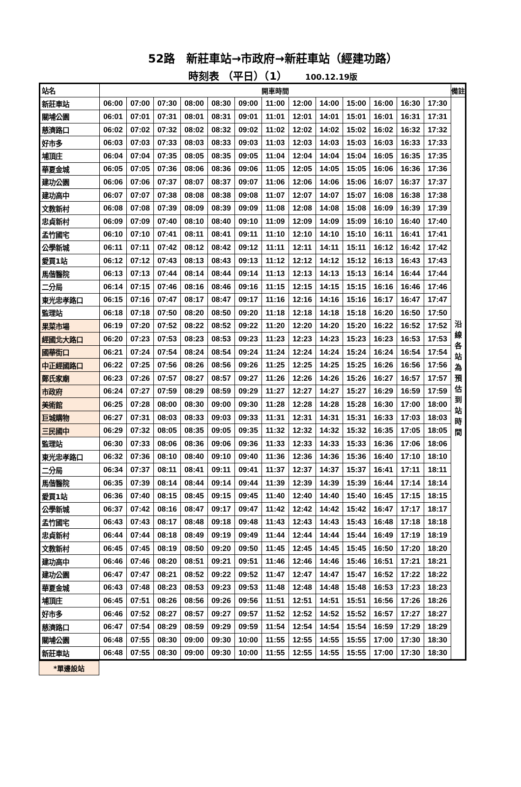52路　新莊車站→市政府→新莊車站（經建功路）
時刻表 （平日）（1） 100.12.19版
| 站名 | 開車時間 | | | | | | | | | | | | | 備註 |
| --- | --- | --- | --- | --- | --- | --- | --- | --- | --- | --- | --- | --- | --- | --- |
| 新莊車站 | 06:00 | 07:00 | 07:30 | 08:00 | 08:30 | 09:00 | 11:00 | 12:00 | 14:00 | 15:00 | 16:00 | 16:30 | 17:30 | 沿 線 各 站 為 預 估 到 站 時 間 |
| 關埔公園 | 06:01 | 07:01 | 07:31 | 08:01 | 08:31 | 09:01 | 11:01 | 12:01 | 14:01 | 15:01 | 16:01 | 16:31 | 17:31 | |
| 慈濟路口 | 06:02 | 07:02 | 07:32 | 08:02 | 08:32 | 09:02 | 11:02 | 12:02 | 14:02 | 15:02 | 16:02 | 16:32 | 17:32 | |
| 好市多 | 06:03 | 07:03 | 07:33 | 08:03 | 08:33 | 09:03 | 11:03 | 12:03 | 14:03 | 15:03 | 16:03 | 16:33 | 17:33 | |
| 埔頂庄 | 06:04 | 07:04 | 07:35 | 08:05 | 08:35 | 09:05 | 11:04 | 12:04 | 14:04 | 15:04 | 16:05 | 16:35 | 17:35 | |
| 華夏金城 | 06:05 | 07:05 | 07:36 | 08:06 | 08:36 | 09:06 | 11:05 | 12:05 | 14:05 | 15:05 | 16:06 | 16:36 | 17:36 | |
| 建功公園 | 06:06 | 07:06 | 07:37 | 08:07 | 08:37 | 09:07 | 11:06 | 12:06 | 14:06 | 15:06 | 16:07 | 16:37 | 17:37 | |
| 建功高中 | 06:07 | 07:07 | 07:38 | 08:08 | 08:38 | 09:08 | 11:07 | 12:07 | 14:07 | 15:07 | 16:08 | 16:38 | 17:38 | |
| 文教新村 | 06:08 | 07:08 | 07:39 | 08:09 | 08:39 | 09:09 | 11:08 | 12:08 | 14:08 | 15:08 | 16:09 | 16:39 | 17:39 | |
| 忠貞新村 | 06:09 | 07:09 | 07:40 | 08:10 | 08:40 | 09:10 | 11:09 | 12:09 | 14:09 | 15:09 | 16:10 | 16:40 | 17:40 | |
| 孟竹國宅 | 06:10 | 07:10 | 07:41 | 08:11 | 08:41 | 09:11 | 11:10 | 12:10 | 14:10 | 15:10 | 16:11 | 16:41 | 17:41 | |
| 公學新城 | 06:11 | 07:11 | 07:42 | 08:12 | 08:42 | 09:12 | 11:11 | 12:11 | 14:11 | 15:11 | 16:12 | 16:42 | 17:42 | |
| 愛買1站 | 06:12 | 07:12 | 07:43 | 08:13 | 08:43 | 09:13 | 11:12 | 12:12 | 14:12 | 15:12 | 16:13 | 16:43 | 17:43 | |
| 馬偕醫院 | 06:13 | 07:13 | 07:44 | 08:14 | 08:44 | 09:14 | 11:13 | 12:13 | 14:13 | 15:13 | 16:14 | 16:44 | 17:44 | |
| 二分局 | 06:14 | 07:15 | 07:46 | 08:16 | 08:46 | 09:16 | 11:15 | 12:15 | 14:15 | 15:15 | 16:16 | 16:46 | 17:46 | |
| 東光忠孝路口 | 06:15 | 07:16 | 07:47 | 08:17 | 08:47 | 09:17 | 11:16 | 12:16 | 14:16 | 15:16 | 16:17 | 16:47 | 17:47 | |
| 監理站 | 06:18 | 07:18 | 07:50 | 08:20 | 08:50 | 09:20 | 11:18 | 12:18 | 14:18 | 15:18 | 16:20 | 16:50 | 17:50 | |
| 果菜市場 | 06:19 | 07:20 | 07:52 | 08:22 | 08:52 | 09:22 | 11:20 | 12:20 | 14:20 | 15:20 | 16:22 | 16:52 | 17:52 | |
| 經國北大路口 | 06:20 | 07:23 | 07:53 | 08:23 | 08:53 | 09:23 | 11:23 | 12:23 | 14:23 | 15:23 | 16:23 | 16:53 | 17:53 | |
| 國華街口 | 06:21 | 07:24 | 07:54 | 08:24 | 08:54 | 09:24 | 11:24 | 12:24 | 14:24 | 15:24 | 16:24 | 16:54 | 17:54 | |
| 中正經國路口 | 06:22 | 07:25 | 07:56 | 08:26 | 08:56 | 09:26 | 11:25 | 12:25 | 14:25 | 15:25 | 16:26 | 16:56 | 17:56 | |
| 鄭氏家廟 | 06:23 | 07:26 | 07:57 | 08:27 | 08:57 | 09:27 | 11:26 | 12:26 | 14:26 | 15:26 | 16:27 | 16:57 | 17:57 | |
| 市政府 | 06:24 | 07:27 | 07:59 | 08:29 | 08:59 | 09:29 | 11:27 | 12:27 | 14:27 | 15:27 | 16:29 | 16:59 | 17:59 | |
| 美術館 | 06:25 | 07:28 | 08:00 | 08:30 | 09:00 | 09:30 | 11:28 | 12:28 | 14:28 | 15:28 | 16:30 | 17:00 | 18:00 | |
| 巨城購物 | 06:27 | 07:31 | 08:03 | 08:33 | 09:03 | 09:33 | 11:31 | 12:31 | 14:31 | 15:31 | 16:33 | 17:03 | 18:03 | |
| 三民國中 | 06:29 | 07:32 | 08:05 | 08:35 | 09:05 | 09:35 | 11:32 | 12:32 | 14:32 | 15:32 | 16:35 | 17:05 | 18:05 | |
| 監理站 | 06:30 | 07:33 | 08:06 | 08:36 | 09:06 | 09:36 | 11:33 | 12:33 | 14:33 | 15:33 | 16:36 | 17:06 | 18:06 | |
| 東光忠孝路口 | 06:32 | 07:36 | 08:10 | 08:40 | 09:10 | 09:40 | 11:36 | 12:36 | 14:36 | 15:36 | 16:40 | 17:10 | 18:10 | |
| 二分局 | 06:34 | 07:37 | 08:11 | 08:41 | 09:11 | 09:41 | 11:37 | 12:37 | 14:37 | 15:37 | 16:41 | 17:11 | 18:11 | |
| 馬偕醫院 | 06:35 | 07:39 | 08:14 | 08:44 | 09:14 | 09:44 | 11:39 | 12:39 | 14:39 | 15:39 | 16:44 | 17:14 | 18:14 | |
| 愛買1站 | 06:36 | 07:40 | 08:15 | 08:45 | 09:15 | 09:45 | 11:40 | 12:40 | 14:40 | 15:40 | 16:45 | 17:15 | 18:15 | |
| 公學新城 | 06:37 | 07:42 | 08:16 | 08:47 | 09:17 | 09:47 | 11:42 | 12:42 | 14:42 | 15:42 | 16:47 | 17:17 | 18:17 | |
| 孟竹國宅 | 06:43 | 07:43 | 08:17 | 08:48 | 09:18 | 09:48 | 11:43 | 12:43 | 14:43 | 15:43 | 16:48 | 17:18 | 18:18 | |
| 忠貞新村 | 06:44 | 07:44 | 08:18 | 08:49 | 09:19 | 09:49 | 11:44 | 12:44 | 14:44 | 15:44 | 16:49 | 17:19 | 18:19 | |
| 文教新村 | 06:45 | 07:45 | 08:19 | 08:50 | 09:20 | 09:50 | 11:45 | 12:45 | 14:45 | 15:45 | 16:50 | 17:20 | 18:20 | |
| 建功高中 | 06:46 | 07:46 | 08:20 | 08:51 | 09:21 | 09:51 | 11:46 | 12:46 | 14:46 | 15:46 | 16:51 | 17:21 | 18:21 | |
| 建功公園 | 06:47 | 07:47 | 08:21 | 08:52 | 09:22 | 09:52 | 11:47 | 12:47 | 14:47 | 15:47 | 16:52 | 17:22 | 18:22 | |
| 華夏金城 | 06:43 | 07:48 | 08:23 | 08:53 | 09:23 | 09:53 | 11:48 | 12:48 | 14:48 | 15:48 | 16:53 | 17:23 | 18:23 | |
| 埔頂庄 | 06:45 | 07:51 | 08:26 | 08:56 | 09:26 | 09:56 | 11:51 | 12:51 | 14:51 | 15:51 | 16:56 | 17:26 | 18:26 | |
| 好市多 | 06:46 | 07:52 | 08:27 | 08:57 | 09:27 | 09:57 | 11:52 | 12:52 | 14:52 | 15:52 | 16:57 | 17:27 | 18:27 | |
| 慈濟路口 | 06:47 | 07:54 | 08:29 | 08:59 | 09:29 | 09:59 | 11:54 | 12:54 | 14:54 | 15:54 | 16:59 | 17:29 | 18:29 | |
| 關埔公園 | 06:48 | 07:55 | 08:30 | 09:00 | 09:30 | 10:00 | 11:55 | 12:55 | 14:55 | 15:55 | 17:00 | 17:30 | 18:30 | |
| 新莊車站 | 06:48 | 07:55 | 08:30 | 09:00 | 09:30 | 10:00 | 11:55 | 12:55 | 14:55 | 15:55 | 17:00 | 17:30 | 18:30 | |
*單邊設站